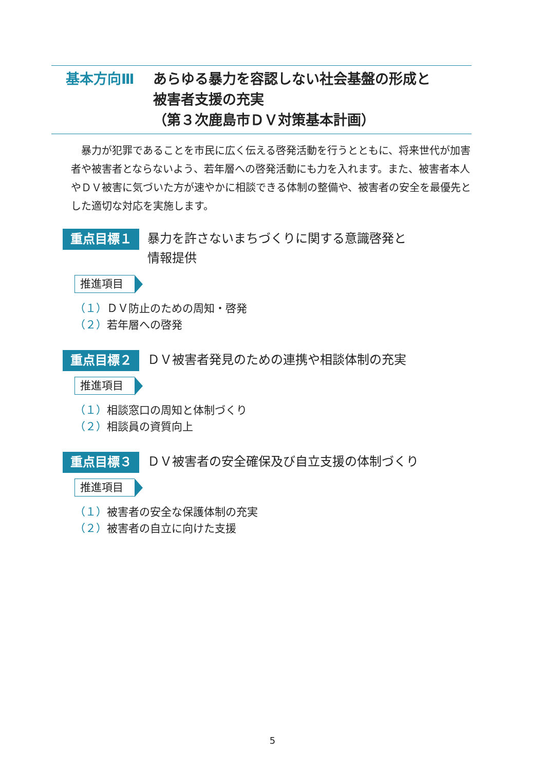基本方向Ⅲ あらゆる暴力を容認しない社会基盤の形成と
被害者支援の充実
（第３次鹿島市ＤＶ対策基本計画）
暴力が犯罪であることを市民に広く伝える啓発活動を行うとともに、将来世代が加害者や被害者とならないよう、若年層への啓発活動にも力を入れます。また、被害者本人やＤＶ被害に気づいた方が速やかに相談できる体制の整備や、被害者の安全を最優先とした適切な対応を実施します。
重点目標１
暴力を許さないまちづくりに関する意識啓発と
情報提供
推進項目
（１）ＤＶ防止のための周知・啓発
（２）若年層への啓発
重点目標２
ＤＶ被害者発見のための連携や相談体制の充実
推進項目
（１）相談窓口の周知と体制づくり
（２）相談員の資質向上
重点目標３
ＤＶ被害者の安全確保及び自立支援の体制づくり
推進項目
（１）被害者の安全な保護体制の充実
（２）被害者の自立に向けた支援
5